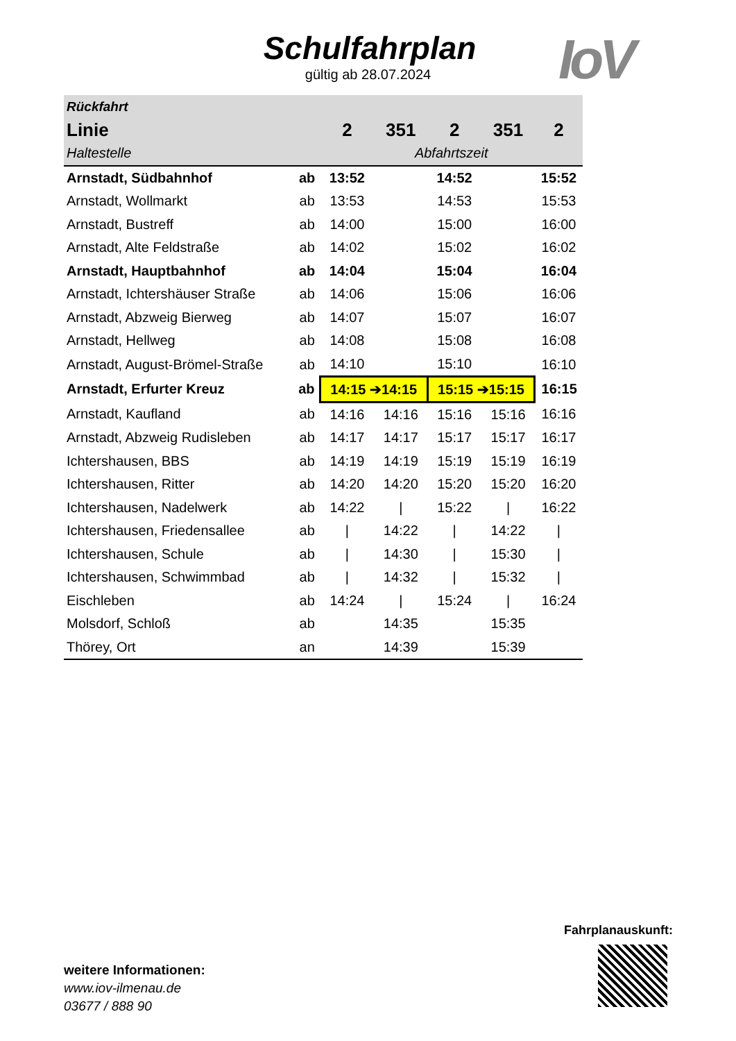Schulfahrplan
gültig ab 28.07.2024
IoV
| Rückfahrt | | | | | | |
| --- | --- | --- | --- | --- | --- | --- |
| Linie | | 2 | 351 | 2 | 351 | 2 |
| Haltestelle | | Abfahrtszeit | | | | |
| Arnstadt, Südbahnhof | ab | 13:52 | | 14:52 | | 15:52 |
| Arnstadt, Wollmarkt | ab | 13:53 | | 14:53 | | 15:53 |
| Arnstadt, Bustreff | ab | 14:00 | | 15:00 | | 16:00 |
| Arnstadt, Alte Feldstraße | ab | 14:02 | | 15:02 | | 16:02 |
| Arnstadt, Hauptbahnhof | ab | 14:04 | | 15:04 | | 16:04 |
| Arnstadt, Ichtershäuser Straße | ab | 14:06 | | 15:06 | | 16:06 |
| Arnstadt, Abzweig Bierweg | ab | 14:07 | | 15:07 | | 16:07 |
| Arnstadt, Hellweg | ab | 14:08 | | 15:08 | | 16:08 |
| Arnstadt, August-Brömel-Straße | ab | 14:10 | | 15:10 | | 16:10 |
| Arnstadt, Erfurter Kreuz | ab | 14:15 ➔14:15 | | 15:15 ➔15:15 | | 16:15 |
| Arnstadt, Kaufland | ab | 14:16 | 14:16 | 15:16 | 15:16 | 16:16 |
| Arnstadt, Abzweig Rudisleben | ab | 14:17 | 14:17 | 15:17 | 15:17 | 16:17 |
| Ichtershausen, BBS | ab | 14:19 | 14:19 | 15:19 | 15:19 | 16:19 |
| Ichtershausen, Ritter | ab | 14:20 | 14:20 | 15:20 | 15:20 | 16:20 |
| Ichtershausen, Nadelwerk | ab | 14:22 | / | 15:22 | / | 16:22 |
| Ichtershausen, Friedensallee | ab | / | 14:22 | / | 14:22 | / |
| Ichtershausen, Schule | ab | / | 14:30 | / | 15:30 | / |
| Ichtershausen, Schwimmbad | ab | / | 14:32 | / | 15:32 | / |
| Eischleben | ab | 14:24 | / | 15:24 | / | 16:24 |
| Molsdorf, Schloß | ab | | 14:35 | | 15:35 | |
| Thörey, Ort | an | | 14:39 | | 15:39 | |
Fahrplanauskunft:
weitere Informationen:
www.iov-ilmenau.de
03677 / 888 90